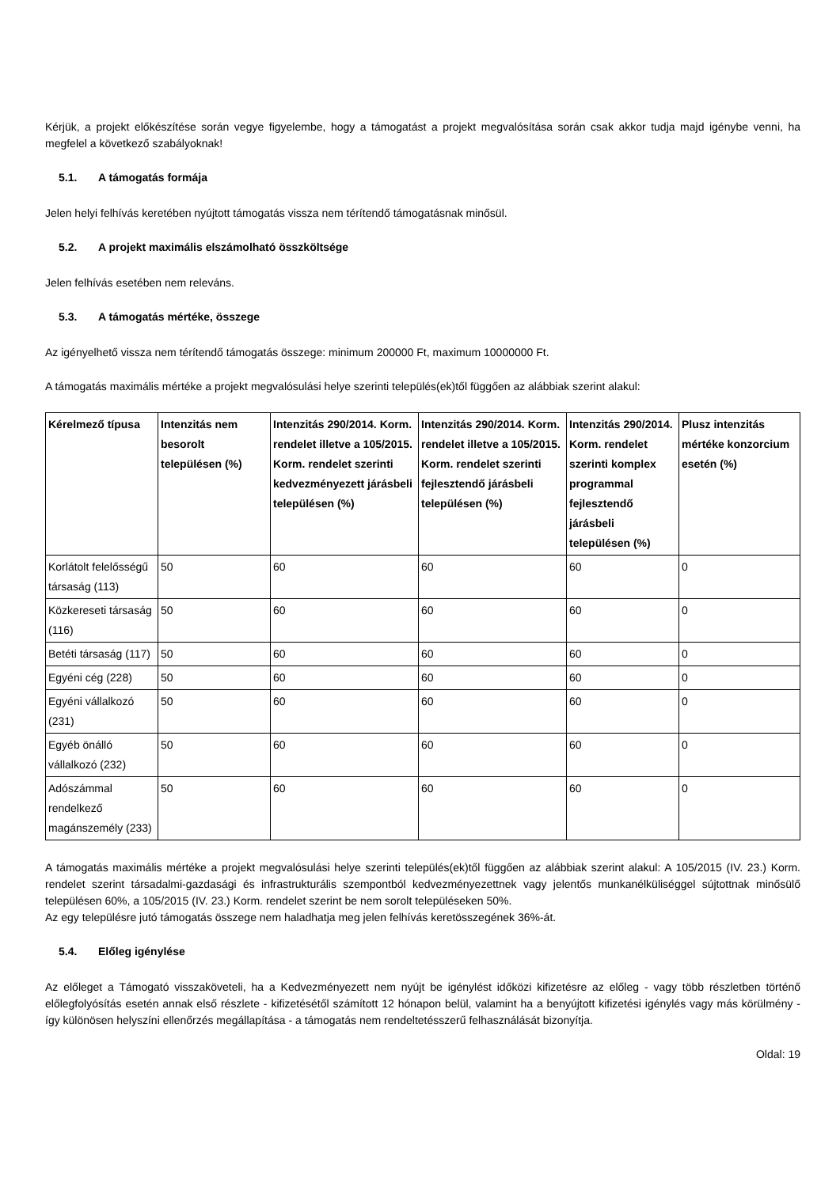Kérjük, a projekt előkészítése során vegye figyelembe, hogy a támogatást a projekt megvalósítása során csak akkor tudja majd igénybe venni, ha megfelel a következő szabályoknak!
5.1. A támogatás formája
Jelen helyi felhívás keretében nyújtott támogatás vissza nem térítendő támogatásnak minősül.
5.2. A projekt maximális elszámolható összköltsége
Jelen felhívás esetében nem releváns.
5.3. A támogatás mértéke, összege
Az igényelhető vissza nem térítendő támogatás összege: minimum 200000 Ft, maximum 10000000 Ft.
A támogatás maximális mértéke a projekt megvalósulási helye szerinti település(ek)től függően az alábbiak szerint alakul:
| Kérelmező típusa | Intenzitás nem besorolt településen (%) | Intenzitás 290/2014. Korm. rendelet illetve a 105/2015. Korm. rendelet szerinti kedvezményezett járásbeli településen (%) | Intenzitás 290/2014. Korm. rendelet illetve a 105/2015. Korm. rendelet szerinti fejlesztendő járásbeli településen (%) | Intenzitás 290/2014. Korm. rendelet szerinti komplex programmal fejlesztendő járásbeli településen (%) | Plusz intenzitás mértéke konzorcium esetén (%) |
| --- | --- | --- | --- | --- | --- |
| Korlátolt felelősségű társaság (113) | 50 | 60 | 60 | 60 | 0 |
| Közkereseti társaság (116) | 50 | 60 | 60 | 60 | 0 |
| Betéti társaság (117) | 50 | 60 | 60 | 60 | 0 |
| Egyéni cég (228) | 50 | 60 | 60 | 60 | 0 |
| Egyéni vállalkozó (231) | 50 | 60 | 60 | 60 | 0 |
| Egyéb önálló vállalkozó (232) | 50 | 60 | 60 | 60 | 0 |
| Adószámmal rendelkező magánszemély (233) | 50 | 60 | 60 | 60 | 0 |
A támogatás maximális mértéke a projekt megvalósulási helye szerinti település(ek)től függően az alábbiak szerint alakul: A 105/2015 (IV. 23.) Korm. rendelet szerint társadalmi-gazdasági és infrastrukturális szempontból kedvezményezettnek vagy jelentős munkanélküliséggel sújtottnak minősülő településen 60%, a 105/2015 (IV. 23.) Korm. rendelet szerint be nem sorolt településeken 50%.
Az egy településre jutó támogatás összege nem haladhatja meg jelen felhívás keretösszegének 36%-át.
5.4. Előleg igénylése
Az előleget a Támogató visszaköveteli, ha a Kedvezményezett nem nyújt be igénylést időközi kifizetésre az előleg - vagy több részletben történő előlegfolyósítás esetén annak első részlete - kifizetésétől számított 12 hónapon belül, valamint ha a benyújtott kifizetési igénylés vagy más körülmény - így különösen helyszíni ellenőrzés megállapítása - a támogatás nem rendeltetésszerű felhasználását bizonyítja.
Oldal: 19